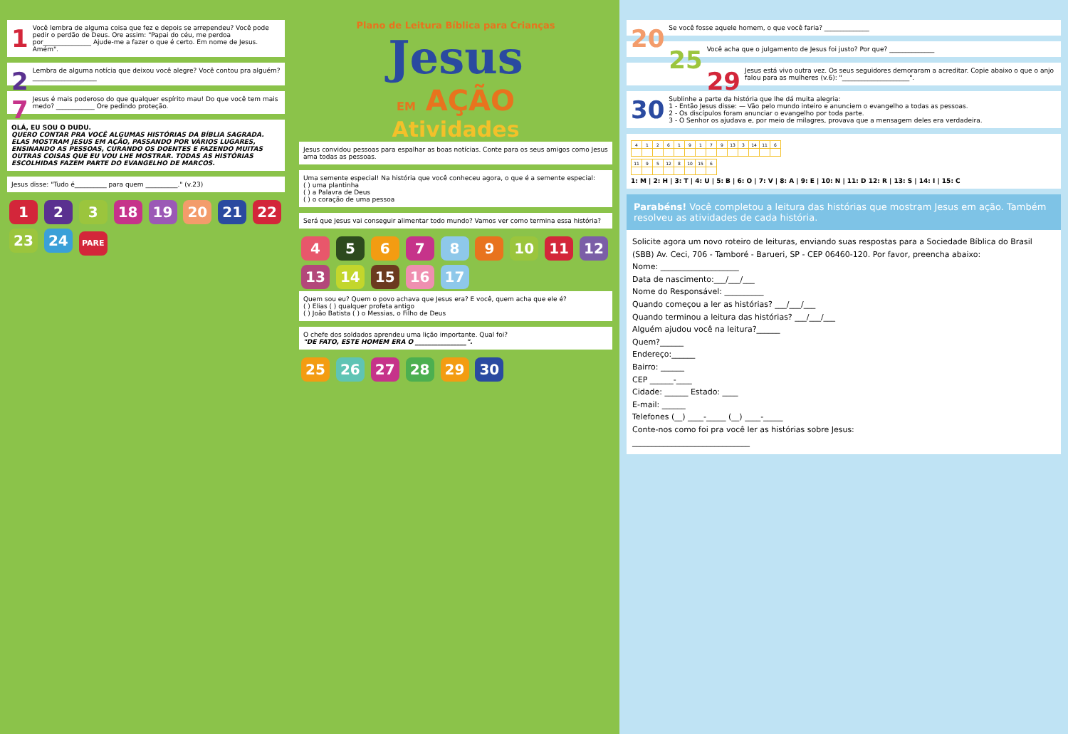1 Você lembra de alguma coisa que fez e depois se arrependeu? Você pode pedir o perdão de Deus. Ore assim: "Papai do céu, me perdoa por_______________ Ajude-me a fazer o que é certo. Em nome de Jesus. Amém".
2 Lembra de alguma notícia que deixou você alegre? Você contou pra alguém? ____________________
7 Jesus é mais poderoso do que qualquer espírito mau! Do que você tem mais medo? ____________ Ore pedindo proteção.
OLÁ, EU SOU O DUDU.
QUERO CONTAR PRA VOCÊ ALGUMAS HISTÓRIAS DA BÍBLIA SAGRADA. ELAS MOSTRAM JESUS EM AÇÃO, PASSANDO POR VÁRIOS LUGARES, ENSINANDO AS PESSOAS, CURANDO OS DOENTES E FAZENDO MUITAS OUTRAS COISAS QUE EU VOU LHE MOSTRAR. TODAS AS HISTÓRIAS ESCOLHIDAS FAZEM PARTE DO EVANGELHO DE MARCOS.
Jesus disse: "Tudo é__________ para quem __________." (v.23)
1 2 3 18 19 20 21 22 23 24 PARE
Plano de Leitura Bíblica para Crianças
Jesus
EM AÇÃO
Atividades
Jesus convidou pessoas para espalhar as boas notícias. Conte para os seus amigos como Jesus ama todas as pessoas.
Uma semente especial! Na história que você conheceu agora, o que é a semente especial:
( ) uma plantinha
( ) a Palavra de Deus
( ) o coração de uma pessoa
Será que Jesus vai conseguir alimentar todo mundo? Vamos ver como termina essa história?
4 5 6 7 8 9 10 11 12 13 14 15 16 17
Quem sou eu? Quem o povo achava que Jesus era? E você, quem acha que ele é?
( ) Elias ( ) qualquer profeta antigo
( ) João Batista ( ) o Messias, o Filho de Deus
O chefe dos soldados aprendeu uma lição importante. Qual foi?
"DE FATO, ESTE HOMEM ERA O ________________".
25 26 27 28 29 30
20 Se você fosse aquele homem, o que você faria? ______________
25 Você acha que o julgamento de Jesus foi justo? Por que? ______________
29 Jesus está vivo outra vez. Os seus seguidores demoraram a acreditar. Copie abaixo o que o anjo falou para as mulheres (v.6): "_____________________".
30 Sublinhe a parte da história que lhe dá muita alegria:
1 - Então Jesus disse: — Vão pelo mundo inteiro e anunciem o evangelho a todas as pessoas.
2 - Os discípulos foram anunciar o evangelho por toda parte.
3 - O Senhor os ajudava e, por meio de milagres, provava que a mensagem deles era verdadeira.
| 4 | 1 | 2 | 6 | 1 | 9 | 1 | 7 | 9 | 13 | 3 | 14 | 11 | 6 |
| 11 | 9 | 5 | 12 | 8 | 10 | 15 | 6 |
1: M | 2: H | 3: T | 4: U | 5: B | 6: O | 7: V | 8: A | 9: E | 10: N | 11: D 12: R | 13: S | 14: I | 15: C
Parabéns! Você completou a leitura das histórias que mostram Jesus em ação. Também resolveu as atividades de cada história.
Solicite agora um novo roteiro de leituras, enviando suas respostas para a Sociedade Bíblica do Brasil (SBB) Av. Ceci, 706 - Tamboré - Barueri, SP - CEP 06460-120. Por favor, preencha abaixo:
Nome: ____________________
Data de nascimento:___/___/___
Nome do Responsável: __________
Quando começou a ler as histórias? ___/___/___
Quando terminou a leitura das histórias? ___/___/___
Alguém ajudou você na leitura?______
Quem?______
Endereço:______
Bairro: ______
CEP ______-____
Cidade: ______ Estado: ____
E-mail: ______
Telefones (__) ____-_____ (__) ____-_____
Conte-nos como foi pra você ler as histórias sobre Jesus:
______________________________